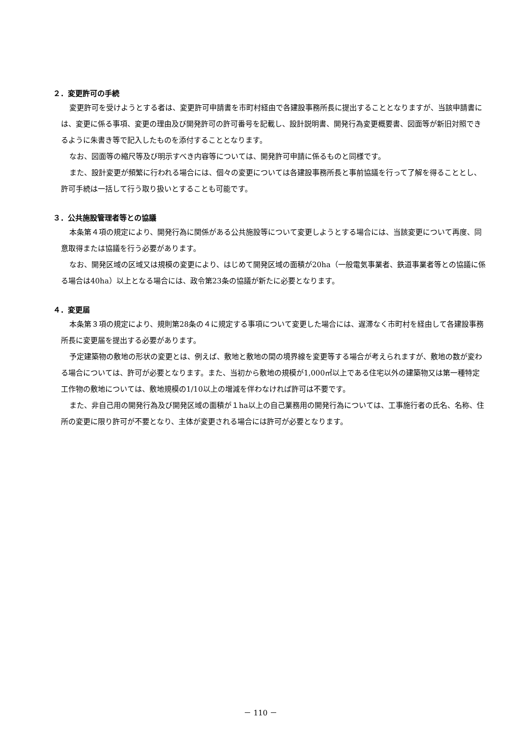２．変更許可の手続
変更許可を受けようとする者は、変更許可申請書を市町村経由で各建設事務所長に提出することとなりますが、当該申請書には、変更に係る事項、変更の理由及び開発許可の許可番号を記載し、設計説明書、開発行為変更概要書、図面等が新旧対照できるように朱書き等で記入したものを添付することとなります。
なお、図面等の縮尺等及び明示すべき内容等については、開発許可申請に係るものと同様です。
また、設計変更が頻繁に行われる場合には、個々の変更については各建設事務所長と事前協議を行って了解を得ることとし、許可手続は一括して行う取り扱いとすることも可能です。
３．公共施設管理者等との協議
本条第４項の規定により、開発行為に関係がある公共施設等について変更しようとする場合には、当該変更について再度、同意取得または協議を行う必要があります。
なお、開発区域の区域又は規模の変更により、はじめて開発区域の面積が20ha（一般電気事業者、鉄道事業者等との協議に係る場合は40ha）以上となる場合には、政令第23条の協議が新たに必要となります。
４．変更届
本条第３項の規定により、規則第28条の４に規定する事項について変更した場合には、遅滞なく市町村を経由して各建設事務所長に変更届を提出する必要があります。
予定建築物の敷地の形状の変更とは、例えば、敷地と敷地の間の境界線を変更等する場合が考えられますが、敷地の数が変わる場合については、許可が必要となります。また、当初から敷地の規模が1,000㎡以上である住宅以外の建築物又は第一種特定工作物の敷地については、敷地規模の1/10以上の増減を伴わなければ許可は不要です。
また、非自己用の開発行為及び開発区域の面積が１ha以上の自己業務用の開発行為については、工事施行者の氏名、名称、住所の変更に限り許可が不要となり、主体が変更される場合には許可が必要となります。
－ 110 －